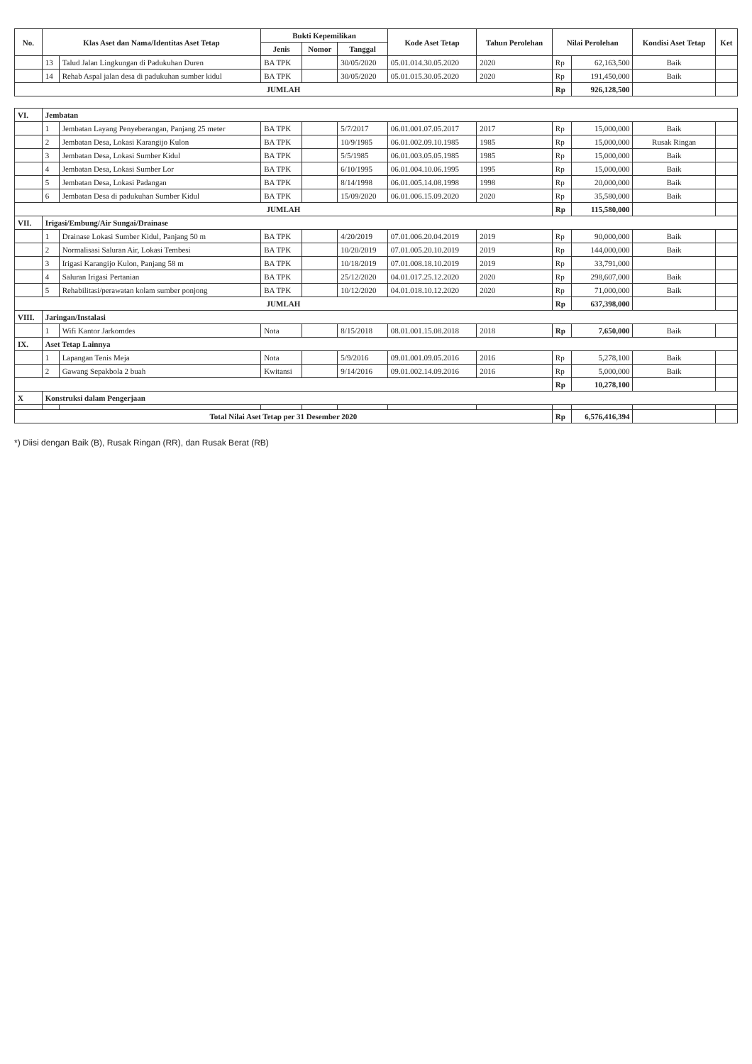| No. | Klas Aset dan Nama/Identitas Aset Tetap | | Bukti Kepemilikan | | | Kode Aset Tetap | Tahun Perolehan | Nilai Perolehan | | Kondisi Aset Tetap | Ket |
| --- | --- | --- | --- | --- | --- | --- | --- | --- | --- | --- | --- |
| | | | Jenis | Nomor | Tanggal | | | | | | |
| | 13 | Talud Jalan Lingkungan di Padukuhan Duren | BA TPK | | 30/05/2020 | 05.01.014.30.05.2020 | 2020 | Rp | 62,163,500 | Baik | |
| | 14 | Rehab Aspal jalan desa di padukuhan sumber kidul | BA TPK | | 30/05/2020 | 05.01.015.30.05.2020 | 2020 | Rp | 191,450,000 | Baik | |
| JUMLAH | | | | | | | | Rp | 926,128,500 | | |
| VI. | Jembatan | | | | | | | | | | |
| | 1 | Jembatan Layang Penyeberangan, Panjang 25 meter | BA TPK | | 5/7/2017 | 06.01.001.07.05.2017 | 2017 | Rp | 15,000,000 | Baik | |
| | 2 | Jembatan Desa, Lokasi Karangijo Kulon | BA TPK | | 10/9/1985 | 06.01.002.09.10.1985 | 1985 | Rp | 15,000,000 | Rusak Ringan | |
| | 3 | Jembatan Desa, Lokasi Sumber Kidul | BA TPK | | 5/5/1985 | 06.01.003.05.05.1985 | 1985 | Rp | 15,000,000 | Baik | |
| | 4 | Jembatan Desa, Lokasi Sumber Lor | BA TPK | | 6/10/1995 | 06.01.004.10.06.1995 | 1995 | Rp | 15,000,000 | Baik | |
| | 5 | Jembatan Desa, Lokasi Padangan | BA TPK | | 8/14/1998 | 06.01.005.14.08.1998 | 1998 | Rp | 20,000,000 | Baik | |
| | 6 | Jembatan Desa di padukuhan Sumber Kidul | BA TPK | | 15/09/2020 | 06.01.006.15.09.2020 | 2020 | Rp | 35,580,000 | Baik | |
| JUMLAH | | | | | | | | Rp | 115,580,000 | | |
| VII. | Irigasi/Embung/Air Sungai/Drainase | | | | | | | | | | |
| | 1 | Drainase Lokasi Sumber Kidul, Panjang 50 m | BA TPK | | 4/20/2019 | 07.01.006.20.04.2019 | 2019 | Rp | 90,000,000 | Baik | |
| | 2 | Normalisasi Saluran Air, Lokasi Tembesi | BA TPK | | 10/20/2019 | 07.01.005.20.10.2019 | 2019 | Rp | 144,000,000 | Baik | |
| | 3 | Irigasi Karangijo Kulon, Panjang 58 m | BA TPK | | 10/18/2019 | 07.01.008.18.10.2019 | 2019 | Rp | 33,791,000 | | |
| | 4 | Saluran Irigasi Pertanian | BA TPK | | 25/12/2020 | 04.01.017.25.12.2020 | 2020 | Rp | 298,607,000 | Baik | |
| | 5 | Rehabilitasi/perawatan kolam sumber ponjong | BA TPK | | 10/12/2020 | 04.01.018.10.12.2020 | 2020 | Rp | 71,000,000 | Baik | |
| JUMLAH | | | | | | | | Rp | 637,398,000 | | |
| VIII. | Jaringan/Instalasi | | | | | | | | | | |
| | 1 | Wifi Kantor Jarkomdes | Nota | | 8/15/2018 | 08.01.001.15.08.2018 | 2018 | Rp | 7,650,000 | Baik | |
| IX. | Aset Tetap Lainnya | | | | | | | | | | |
| | 1 | Lapangan Tenis Meja | Nota | | 5/9/2016 | 09.01.001.09.05.2016 | 2016 | Rp | 5,278,100 | Baik | |
| | 2 | Gawang Sepakbola 2 buah | Kwitansi | | 9/14/2016 | 09.01.002.14.09.2016 | 2016 | Rp | 5,000,000 | Baik | |
| | | | | | | | | Rp | 10,278,100 | | |
| X | Konstruksi dalam Pengerjaan | | | | | | | | | | |
| Total Nilai Aset Tetap per 31 Desember 2020 | | | | | | | | Rp | 6,576,416,394 | | |
*) Diisi dengan Baik (B), Rusak Ringan (RR), dan Rusak Berat (RB)